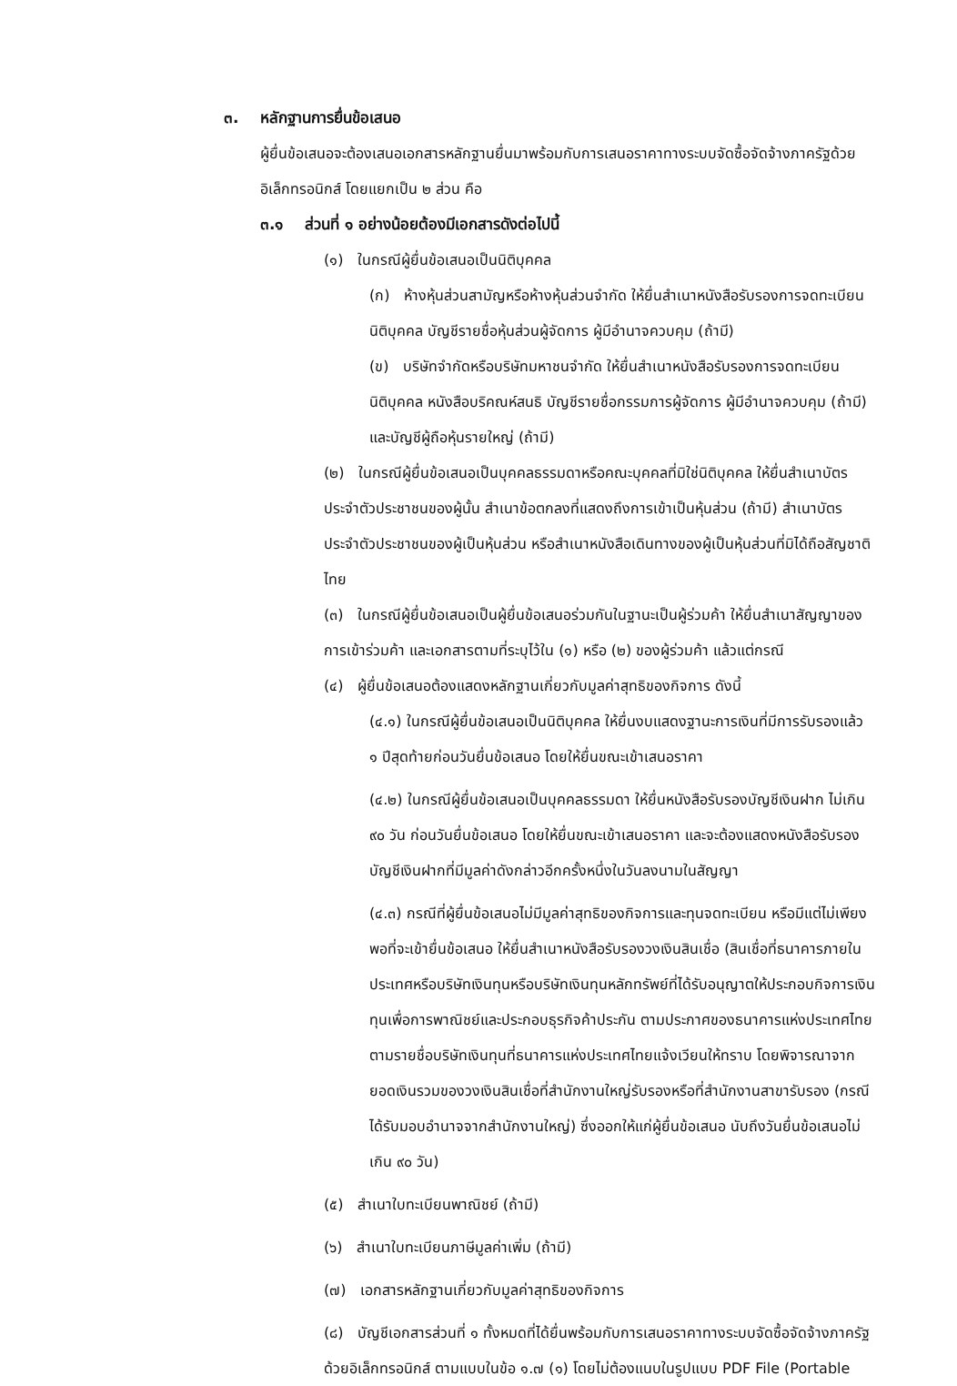๓. หลักฐานการยื่นข้อเสนอ
ผู้ยื่นข้อเสนอจะต้องเสนอเอกสารหลักฐานยื่นมาพร้อมกับการเสนอราคาทางระบบจัดซื้อจัดจ้างภาครัฐด้วยอิเล็กทรอนิกส์ โดยแยกเป็น ๒ ส่วน คือ
๓.๑ ส่วนที่ ๑ อย่างน้อยต้องมีเอกสารดังต่อไปนี้
(๑) ในกรณีผู้ยื่นข้อเสนอเป็นนิติบุคคล
(ก) ห้างหุ้นส่วนสามัญหรือห้างหุ้นส่วนจำกัด ให้ยื่นสำเนาหนังสือรับรองการจดทะเบียนนิติบุคคล บัญชีรายชื่อหุ้นส่วนผู้จัดการ ผู้มีอำนาจควบคุม (ถ้ามี)
(ข) บริษัทจำกัดหรือบริษัทมหาชนจำกัด ให้ยื่นสำเนาหนังสือรับรองการจดทะเบียนนิติบุคคล หนังสือบริคณห์สนธิ บัญชีรายชื่อกรรมการผู้จัดการ ผู้มีอำนาจควบคุม (ถ้ามี) และบัญชีผู้ถือหุ้นรายใหญ่ (ถ้ามี)
(๒) ในกรณีผู้ยื่นข้อเสนอเป็นบุคคลธรรมดาหรือคณะบุคคลที่มิใช่นิติบุคคล ให้ยื่นสำเนาบัตรประจำตัวประชาชนของผู้นั้น สำเนาข้อตกลงที่แสดงถึงการเข้าเป็นหุ้นส่วน (ถ้ามี) สำเนาบัตรประจำตัวประชาชนของผู้เป็นหุ้นส่วน หรือสำเนาหนังสือเดินทางของผู้เป็นหุ้นส่วนที่มิได้ถือสัญชาติไทย
(๓) ในกรณีผู้ยื่นข้อเสนอเป็นผู้ยื่นข้อเสนอร่วมกันในฐานะเป็นผู้ร่วมค้า ให้ยื่นสำเนาสัญญาของการเข้าร่วมค้า และเอกสารตามที่ระบุไว้ใน (๑) หรือ (๒) ของผู้ร่วมค้า แล้วแต่กรณี
(๔) ผู้ยื่นข้อเสนอต้องแสดงหลักฐานเกี่ยวกับมูลค่าสุทธิของกิจการ ดังนี้
(๔.๑) ในกรณีผู้ยื่นข้อเสนอเป็นนิติบุคคล ให้ยื่นงบแสดงฐานะการเงินที่มีการรับรองแล้ว ๑ ปีสุดท้ายก่อนวันยื่นข้อเสนอ โดยให้ยื่นขณะเข้าเสนอราคา
(๔.๒) ในกรณีผู้ยื่นข้อเสนอเป็นบุคคลธรรมดา ให้ยื่นหนังสือรับรองบัญชีเงินฝาก ไม่เกิน ๙๐ วัน ก่อนวันยื่นข้อเสนอ โดยให้ยื่นขณะเข้าเสนอราคา และจะต้องแสดงหนังสือรับรองบัญชีเงินฝากที่มีมูลค่าดังกล่าวอีกครั้งหนึ่งในวันลงนามในสัญญา
(๔.๓) กรณีที่ผู้ยื่นข้อเสนอไม่มีมูลค่าสุทธิของกิจการและทุนจดทะเบียน หรือมีแต่ไม่เพียงพอที่จะเข้ายื่นข้อเสนอ ให้ยื่นสำเนาหนังสือรับรองวงเงินสินเชื่อ (สินเชื่อที่ธนาคารภายในประเทศหรือบริษัทเงินทุนหรือบริษัทเงินทุนหลักทรัพย์ที่ได้รับอนุญาตให้ประกอบกิจการเงินทุนเพื่อการพาณิชย์และประกอบธุรกิจค้าประกัน ตามประกาศของธนาคารแห่งประเทศไทย ตามรายชื่อบริษัทเงินทุนที่ธนาคารแห่งประเทศไทยแจ้งเวียนให้ทราบ โดยพิจารณาจากยอดเงินรวมของวงเงินสินเชื่อที่สำนักงานใหญ่รับรองหรือที่สำนักงานสาขารับรอง (กรณีได้รับมอบอำนาจจากสำนักงานใหญ่) ซึ่งออกให้แก่ผู้ยื่นข้อเสนอ นับถึงวันยื่นข้อเสนอไม่เกิน ๙๐ วัน)
(๕) สำเนาใบทะเบียนพาณิชย์ (ถ้ามี)
(๖) สำเนาใบทะเบียนภาษีมูลค่าเพิ่ม (ถ้ามี)
(๗) เอกสารหลักฐานเกี่ยวกับมูลค่าสุทธิของกิจการ
(๘) บัญชีเอกสารส่วนที่ ๑ ทั้งหมดที่ได้ยื่นพร้อมกับการเสนอราคาทางระบบจัดซื้อจัดจ้างภาครัฐด้วยอิเล็กทรอนิกส์ ตามแบบในข้อ ๑.๗ (๑) โดยไม่ต้องแนบในรูปแบบ PDF File (Portable